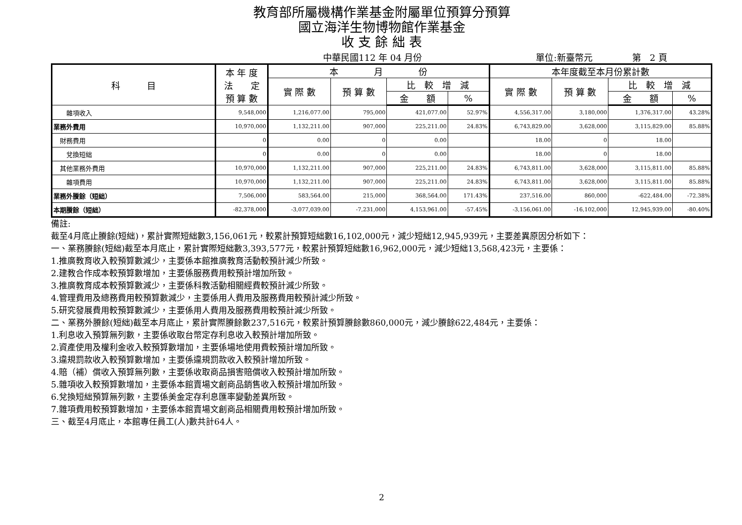教育部所屬機構作業基金附屬單位預算分預算
國立海洋生物博物館作業基金
收 支 餘 絀 表
中華民國112 年 04 月份 單位:新臺幣元 第　2 頁
| 科 目 | 本 年 度 法 定 預 算 數 | 本 月 份 | | | | 本年度截至本月份累計數 | | | |
| --- | --- | --- | --- | --- | --- | --- | --- | --- | --- |
| | | 實 際 數 | 預 算 數 | 比 較 增 減 | | 實 際 數 | 預 算 數 | 比 較 增 減 | |
| | | | | 金 額 | % | | | 金 額 | % |
| 雜項收入 | 9,548,000 | 1,216,077.00 | 795,000 | 421,077.00 | 52.97% | 4,556,317.00 | 3,180,000 | 1,376,317.00 | 43.28% |
| 業務外費用 | 10,970,000 | 1,132,211.00 | 907,000 | 225,211.00 | 24.83% | 6,743,829.00 | 3,628,000 | 3,115,829.00 | 85.88% |
| 財務費用 | 0 | 0.00 | 0 | 0.00 | | 18.00 | 0 | 18.00 | |
| 兌換短絀 | 0 | 0.00 | 0 | 0.00 | | 18.00 | 0 | 18.00 | |
| 其他業務外費用 | 10,970,000 | 1,132,211.00 | 907,000 | 225,211.00 | 24.83% | 6,743,811.00 | 3,628,000 | 3,115,811.00 | 85.88% |
| 雜項費用 | 10,970,000 | 1,132,211.00 | 907,000 | 225,211.00 | 24.83% | 6,743,811.00 | 3,628,000 | 3,115,811.00 | 85.88% |
| 業務外賸餘（短絀） | 7,506,000 | 583,564.00 | 215,000 | 368,564.00 | 171.43% | 237,516.00 | 860,000 | -622,484.00 | -72.38% |
| 本期賸餘（短絀） | -82,378,000 | -3,077,039.00 | -7,231,000 | 4,153,961.00 | -57.45% | -3,156,061.00 | -16,102,000 | 12,945,939.00 | -80.40% |
備註:
截至4月底止賸餘(短絀)，累計實際短絀數3,156,061元，較累計預算短絀數16,102,000元，減少短絀12,945,939元，主要差異原因分析如下：
一、業務賸餘(短絀)截至本月底止，累計實際短絀數3,393,577元，較累計預算短絀數16,962,000元，減少短絀13,568,423元，主要係：
1.推廣教育收入較預算數減少，主要係本館推廣教育活動較預計減少所致。
2.建教合作成本較預算數增加，主要係服務費用較預計增加所致。
3.推廣教育成本較預算數減少，主要係科教活動相關經費較預計減少所致。
4.管理費用及總務費用較預算數減少，主要係用人費用及服務費用較預計減少所致。
5.研究發展費用較預算數減少，主要係用人費用及服務費用較預計減少所致。
二、業務外賸餘(短絀)截至本月底止，累計實際賸餘數237,516元，較累計預算賸餘數860,000元，減少賸餘622,484元，主要係：
1.利息收入預算無列數，主要係收取台幣定存利息收入較預計增加所致。
2.資產使用及權利金收入較預算數增加，主要係場地使用費較預計增加所致。
3.違規罰款收入較預算數增加，主要係違規罰款收入較預計增加所致。
4.賠（補）償收入預算無列數，主要係收取商品損害賠償收入較預計增加所致。
5.雜項收入較預算數增加，主要係本館賣場文創商品銷售收入較預計增加所致。
6.兌換短絀預算無列數，主要係美金定存利息匯率變動差異所致。
7.雜項費用較預算數增加，主要係本館賣場文創商品相關費用較預計增加所致。
三、截至4月底止，本館專任員工(人)數共計64人。
2